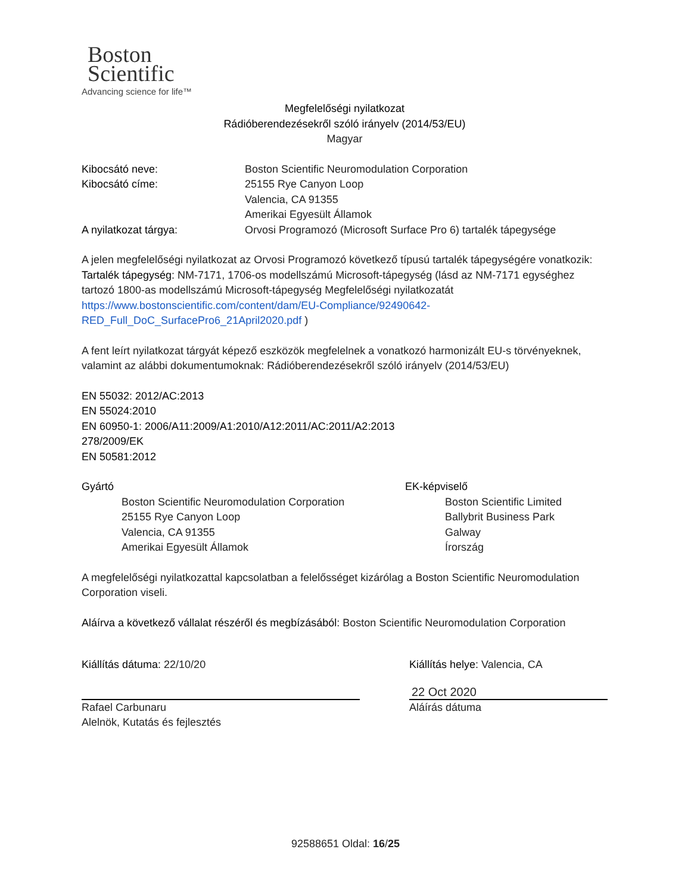Boston
Scientific
Advancing science for life™
Megfelelőségi nyilatkozat
Rádióberendezésekről szóló irányelv (2014/53/EU)
Magyar
Kibocsátó neve: Boston Scientific Neuromodulation Corporation
Kibocsátó címe: 25155 Rye Canyon Loop
Valencia, CA 91355
Amerikai Egyesült Államok
A nyilatkozat tárgya: Orvosi Programozó (Microsoft Surface Pro 6) tartalék tápegysége
A jelen megfelelőségi nyilatkozat az Orvosi Programozó következő típusú tartalék tápegységére vonatkozik:
Tartalék tápegység: NM-7171, 1706-os modellszámú Microsoft-tápegység (lásd az NM-7171 egységhez tartozó 1800-as modellszámú Microsoft-tápegység Megfelelőségi nyilatkozatát https://www.bostonscientific.com/content/dam/EU-Compliance/92490642-RED_Full_DoC_SurfacePro6_21April2020.pdf )
A fent leírt nyilatkozat tárgyát képező eszközök megfelelnek a vonatkozó harmonizált EU-s törvényeknek, valamint az alábbi dokumentumoknak: Rádióberendezésekről szóló irányelv (2014/53/EU)
EN 55032: 2012/AC:2013
EN 55024:2010
EN 60950-1: 2006/A11:2009/A1:2010/A12:2011/AC:2011/A2:2013
278/2009/EK
EN 50581:2012
Gyártó
Boston Scientific Neuromodulation Corporation
25155 Rye Canyon Loop
Valencia, CA 91355
Amerikai Egyesült Államok
EK-képviselő
Boston Scientific Limited
Ballybrit Business Park
Galway
Írország
A megfelelőségi nyilatkozattal kapcsolatban a felelősséget kizárólag a Boston Scientific Neuromodulation Corporation viseli.
Aláírva a következő vállalat részéről és megbízásából: Boston Scientific Neuromodulation Corporation
Kiállítás dátuma: 22/10/20
Rafael Carbunaru
Alelnök, Kutatás és fejlesztés
Kiállítás helye: Valencia, CA
22 Oct 2020
Aláírás dátuma
92588651 Oldal: 16/25